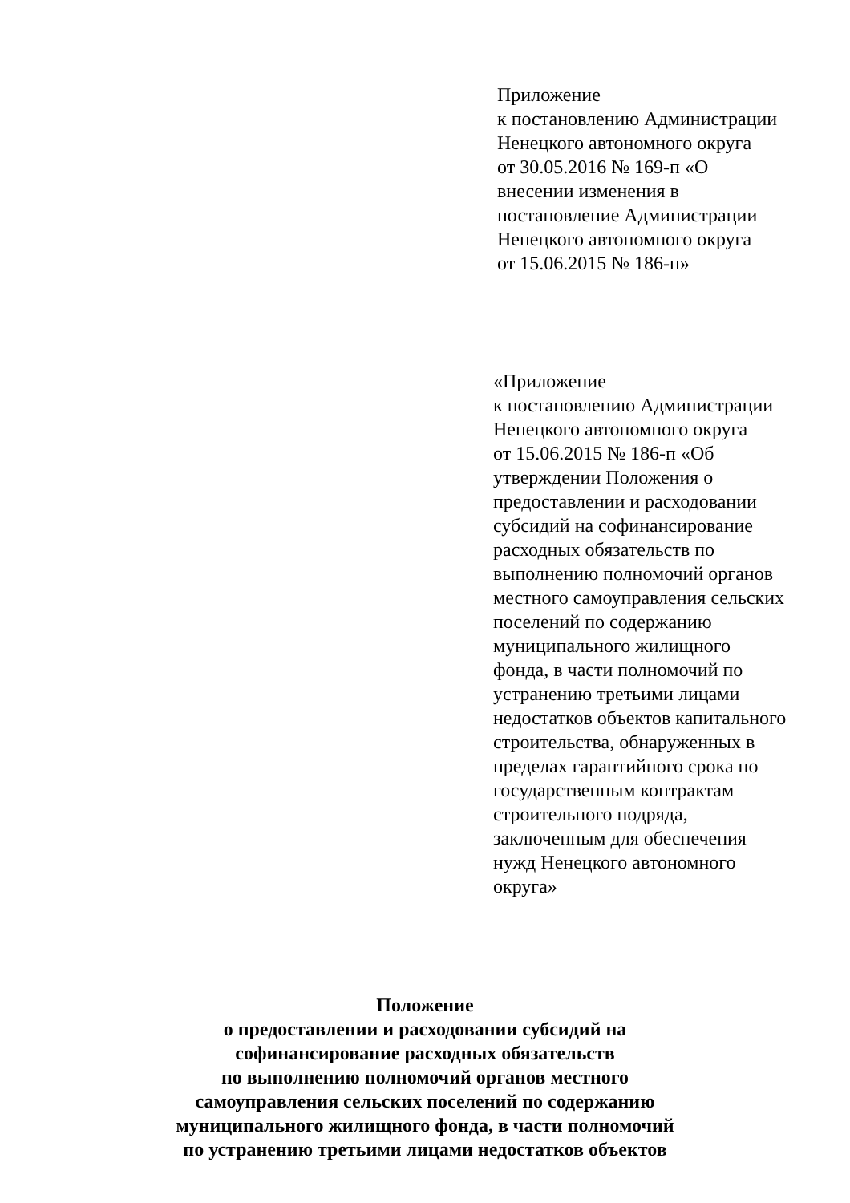Приложение
к постановлению Администрации
Ненецкого автономного округа
от 30.05.2016 № 169-п «О
внесении изменения в
постановление Администрации
Ненецкого автономного округа
от 15.06.2015 № 186-п»
«Приложение
к постановлению Администрации
Ненецкого автономного округа
от 15.06.2015 № 186-п «Об
утверждении Положения о
предоставлении и расходовании
субсидий на софинансирование
расходных обязательств по
выполнению полномочий органов
местного самоуправления сельских
поселений по содержанию
муниципального жилищного
фонда, в части полномочий по
устранению третьими лицами
недостатков объектов капитального
строительства, обнаруженных в
пределах гарантийного срока по
государственным контрактам
строительного подряда,
заключенным для обеспечения
нужд Ненецкого автономного
округа»
Положение
о предоставлении и расходовании субсидий на
софинансирование расходных обязательств
по выполнению полномочий органов местного
самоуправления сельских поселений по содержанию
муниципального жилищного фонда, в части полномочий
по устранению третьими лицами недостатков объектов